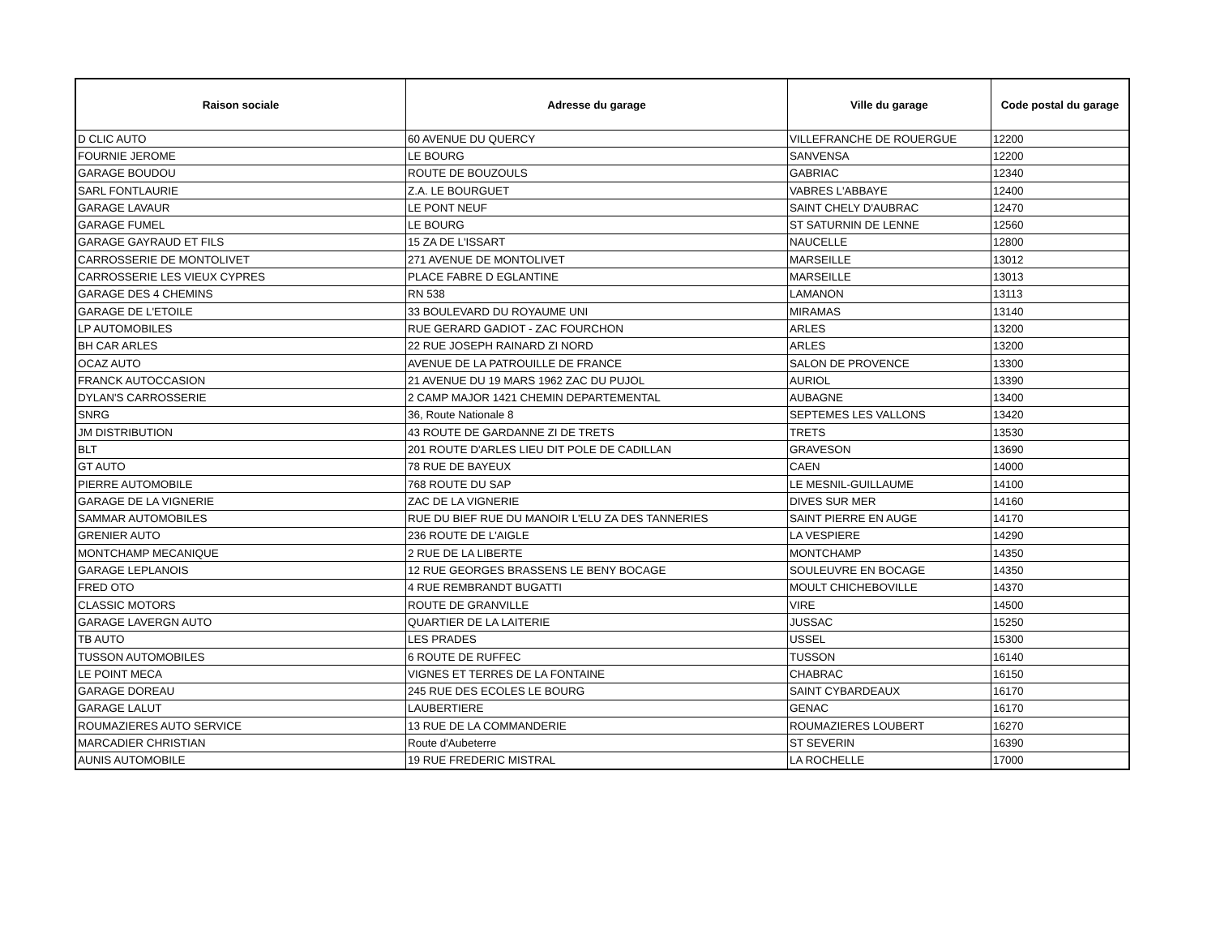| Raison sociale | Adresse du garage | Ville du garage | Code postal du garage |
| --- | --- | --- | --- |
| D CLIC AUTO | 60 AVENUE DU QUERCY | VILLEFRANCHE DE ROUERGUE | 12200 |
| FOURNIE JEROME | LE BOURG | SANVENSA | 12200 |
| GARAGE BOUDOU | ROUTE DE BOUZOULS | GABRIAC | 12340 |
| SARL FONTLAURIE | Z.A. LE BOURGUET | VABRES L'ABBAYE | 12400 |
| GARAGE LAVAUR | LE PONT NEUF | SAINT CHELY D'AUBRAC | 12470 |
| GARAGE FUMEL | LE BOURG | ST SATURNIN DE LENNE | 12560 |
| GARAGE GAYRAUD ET FILS | 15 ZA DE L'ISSART | NAUCELLE | 12800 |
| CARROSSERIE DE MONTOLIVET | 271 AVENUE DE MONTOLIVET | MARSEILLE | 13012 |
| CARROSSERIE LES VIEUX CYPRES | PLACE FABRE D EGLANTINE | MARSEILLE | 13013 |
| GARAGE DES 4 CHEMINS | RN 538 | LAMANON | 13113 |
| GARAGE DE L'ETOILE | 33 BOULEVARD DU ROYAUME UNI | MIRAMAS | 13140 |
| LP AUTOMOBILES | RUE GERARD GADIOT - ZAC FOURCHON | ARLES | 13200 |
| BH CAR ARLES | 22 RUE JOSEPH RAINARD ZI NORD | ARLES | 13200 |
| OCAZ AUTO | AVENUE DE LA PATROUILLE DE FRANCE | SALON DE PROVENCE | 13300 |
| FRANCK AUTOCCASION | 21 AVENUE DU 19 MARS 1962 ZAC DU PUJOL | AURIOL | 13390 |
| DYLAN'S CARROSSERIE | 2 CAMP MAJOR 1421 CHEMIN DEPARTEMENTAL | AUBAGNE | 13400 |
| SNRG | 36, Route Nationale 8 | SEPTEMES LES VALLONS | 13420 |
| JM DISTRIBUTION | 43 ROUTE DE GARDANNE ZI DE TRETS | TRETS | 13530 |
| BLT | 201 ROUTE D'ARLES LIEU DIT POLE DE CADILLAN | GRAVESON | 13690 |
| GT AUTO | 78 RUE DE BAYEUX | CAEN | 14000 |
| PIERRE AUTOMOBILE | 768 ROUTE DU SAP | LE MESNIL-GUILLAUME | 14100 |
| GARAGE DE LA VIGNERIE | ZAC DE LA VIGNERIE | DIVES SUR MER | 14160 |
| SAMMAR AUTOMOBILES | RUE DU BIEF RUE DU MANOIR L'ELU ZA DES TANNERIES | SAINT PIERRE EN AUGE | 14170 |
| GRENIER AUTO | 236 ROUTE DE L'AIGLE | LA VESPIERE | 14290 |
| MONTCHAMP MECANIQUE | 2 RUE DE LA LIBERTE | MONTCHAMP | 14350 |
| GARAGE LEPLANOIS | 12 RUE GEORGES BRASSENS LE BENY BOCAGE | SOULEUVRE EN BOCAGE | 14350 |
| FRED OTO | 4 RUE REMBRANDT BUGATTI | MOULT CHICHEBOVILLE | 14370 |
| CLASSIC MOTORS | ROUTE DE GRANVILLE | VIRE | 14500 |
| GARAGE LAVERGN AUTO | QUARTIER DE LA LAITERIE | JUSSAC | 15250 |
| TB AUTO | LES PRADES | USSEL | 15300 |
| TUSSON AUTOMOBILES | 6 ROUTE DE RUFFEC | TUSSON | 16140 |
| LE POINT MECA | VIGNES ET TERRES DE LA FONTAINE | CHABRAC | 16150 |
| GARAGE DOREAU | 245 RUE DES ECOLES LE BOURG | SAINT CYBARDEAUX | 16170 |
| GARAGE LALUT | LAUBERTIERE | GENAC | 16170 |
| ROUMAZIERES AUTO SERVICE | 13 RUE DE LA COMMANDERIE | ROUMAZIERES LOUBERT | 16270 |
| MARCADIER CHRISTIAN | Route d'Aubeterre | ST SEVERIN | 16390 |
| AUNIS AUTOMOBILE | 19 RUE FREDERIC MISTRAL | LA ROCHELLE | 17000 |